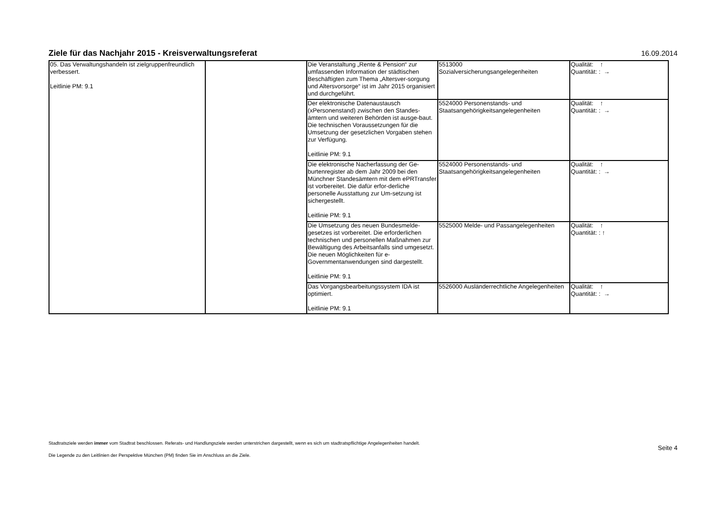Ziele für das Nachjahr 2015 - Kreisverwaltungsreferat
16.09.2014
| 05. Das Verwaltungshandeln ist zielgruppenfreundlich verbessert. Leitlinie PM: 9.1 | | Die Veranstaltung „Rente & Pension“ zur umfassenden Information der städtischen Beschäftigten zum Thema „Altersver-sorgung und Altersvorsorge“ ist im Jahr 2015 organisiert und durchgeführt. | 5513000 Sozialversicherungsangelegenheiten | Qualität: ↑ Quantität: : → |
| | | Der elektronische Datenaustausch (xPersonenstand) zwischen den Standes-ämtern und weiteren Behörden ist ausge-baut. Die technischen Voraussetzungen für die Umsetzung der gesetzlichen Vorgaben stehen zur Verfügung. Leitlinie PM: 9.1 | 5524000 Personenstands- und Staatsangehörigkeitsangelegenheiten | Qualität: ↑ Quantität: : → |
| | | Die elektronische Nacherfassung der Ge-burtenregister ab dem Jahr 2009 bei den Münchner Standesämtern mit dem ePRTransfer ist vorbereitet. Die dafür erfor-derliche personelle Ausstattung zur Um-setzung ist sichergestellt. Leitlinie PM: 9.1 | 5524000 Personenstands- und Staatsangehörigkeitsangelegenheiten | Qualität: ↑ Quantität: : → |
| | | Die Umsetzung des neuen Bundesmelde-gesetzes ist vorbereitet. Die erforderlichen technischen und personellen Maßnahmen zur Bewältigung des Arbeitsanfalls sind umgesetzt. Die neuen Möglichkeiten für e-Governmentanwendungen sind dargestellt. Leitlinie PM: 9.1 | 5525000 Melde- und Passangelegenheiten | Qualität: ↑ Quantität: : ↑ |
| | | Das Vorgangsbearbeitungssystem IDA ist optimiert. Leitlinie PM: 9.1 | 5526000 Ausländerrechtliche Angelegenheiten | Qualität: ↑ Quantität: : → |
Stadtratsziele werden immer vom Stadtrat beschlossen. Referats- und Handlungsziele werden unterstrichen dargestellt, wenn es sich um stadtratspflichtige Angelegenheiten handelt.
Die Legende zu den Leitlinien der Perspektive München (PM) finden Sie im Anschluss an die Ziele.
Seite 4